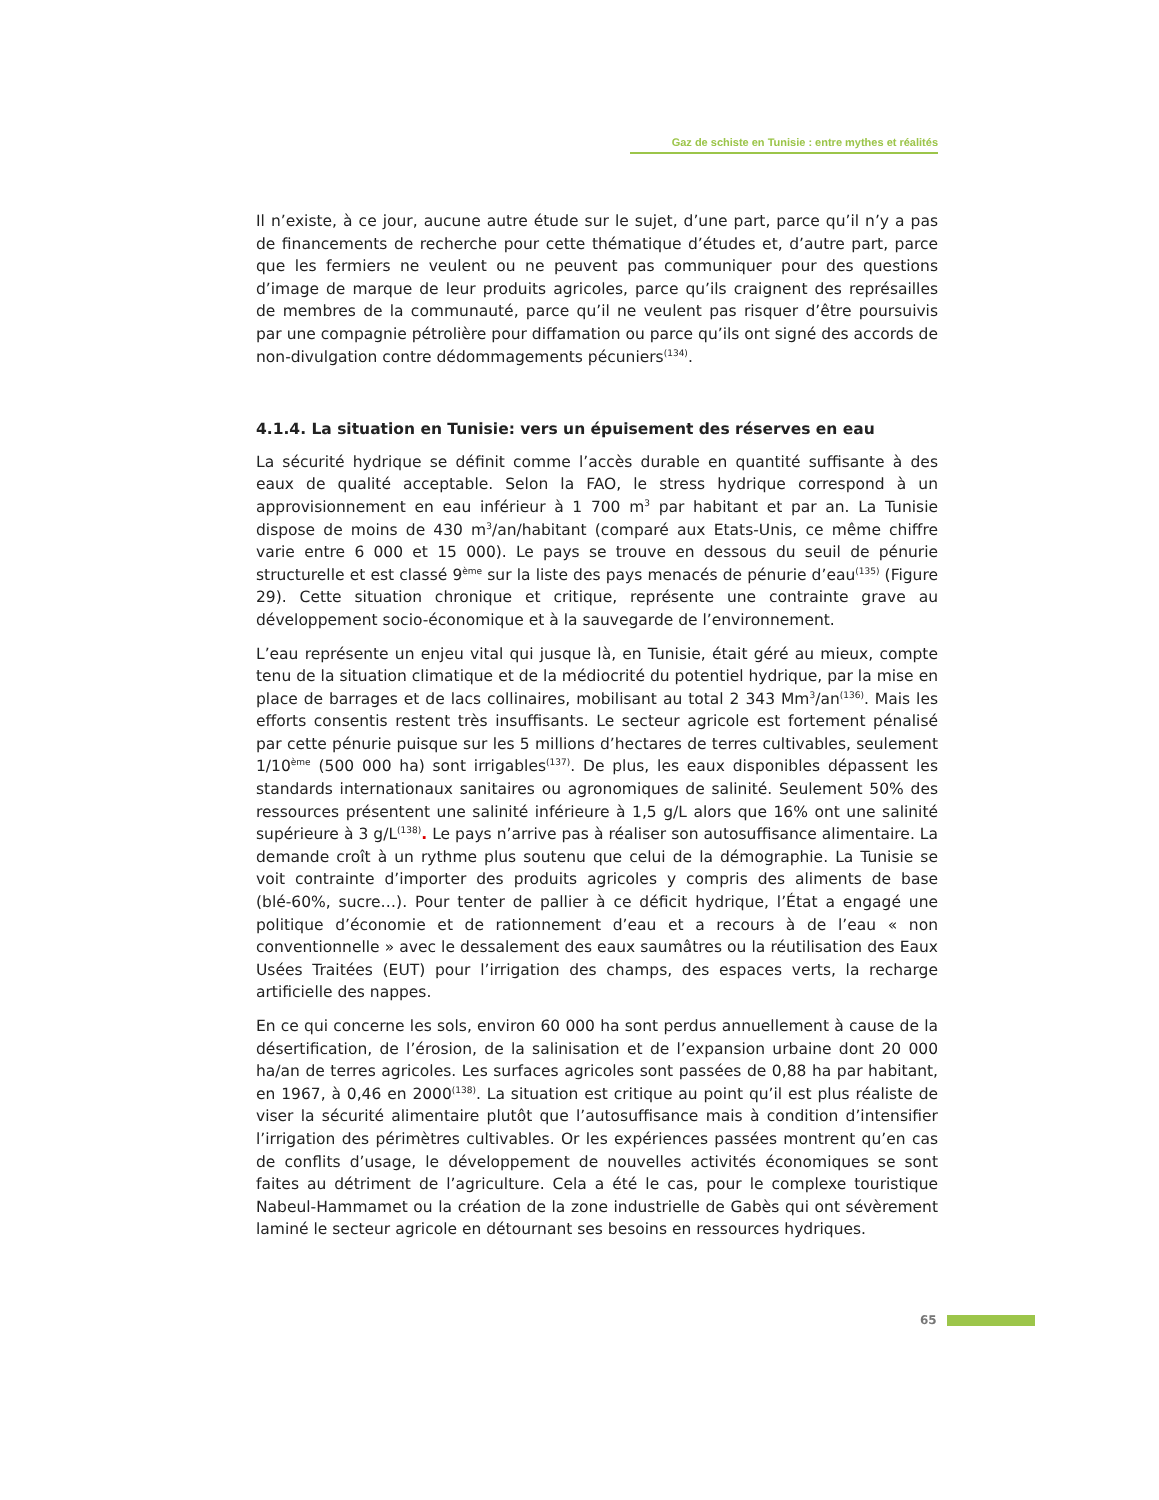Gaz de schiste en Tunisie : entre mythes et réalités
Il n’existe, à ce jour, aucune autre étude sur le sujet, d’une part, parce qu’il n’y a pas de financements de recherche pour cette thématique d’études et, d’autre part, parce que les fermiers ne veulent ou ne peuvent pas communiquer pour des questions d’image de marque de leur produits agricoles, parce qu’ils craignent des représailles de membres de la communauté, parce qu’il ne veulent pas risquer d’être poursuivis par une compagnie pétrolière pour diffamation ou parce qu’ils ont signé des accords de non-divulgation contre dédommagements pécuniers<sup>(134)</sup>.
4.1.4. La situation en Tunisie: vers un épuisement des réserves en eau
La sécurité hydrique se définit comme l’accès durable en quantité suffisante à des eaux de qualité acceptable. Selon la FAO, le stress hydrique correspond à un approvisionnement en eau inférieur à 1 700 m<sup>3</sup> par habitant et par an. La Tunisie dispose de moins de 430 m<sup>3</sup>/an/habitant (comparé aux Etats-Unis, ce même chiffre varie entre 6 000 et 15 000). Le pays se trouve en dessous du seuil de pénurie structurelle et est classé 9<sup>ème</sup> sur la liste des pays menacés de pénurie d’eau<sup>(135)</sup> (Figure 29). Cette situation chronique et critique, représente une contrainte grave au développement socio-économique et à la sauvegarde de l’environnement.
L’eau représente un enjeu vital qui jusque là, en Tunisie, était géré au mieux, compte tenu de la situation climatique et de la médiocrité du potentiel hydrique, par la mise en place de barrages et de lacs collinaires, mobilisant au total 2 343 Mm<sup>3</sup>/an<sup>(136)</sup>. Mais les efforts consentis restent très insuffisants. Le secteur agricole est fortement pénalisé par cette pénurie puisque sur les 5 millions d’hectares de terres cultivables, seulement 1/10<sup>ème</sup> (500 000 ha) sont irrigables<sup>(137)</sup>. De plus, les eaux disponibles dépassent les standards internationaux sanitaires ou agronomiques de salinité. Seulement 50% des ressources présentent une salinité inférieure à 1,5 g/L alors que 16% ont une salinité supérieure à 3 g/L<sup>(138)</sup>. Le pays n’arrive pas à réaliser son autosuffisance alimentaire. La demande croît à un rythme plus soutenu que celui de la démographie. La Tunisie se voit contrainte d’importer des produits agricoles y compris des aliments de base (blé-60%, sucre…). Pour tenter de pallier à ce déficit hydrique, l’État a engagé une politique d’économie et de rationnement d’eau et a recours à de l’eau « non conventionnelle » avec le dessalement des eaux saumâtres ou la réutilisation des Eaux Usées Traitées (EUT) pour l’irrigation des champs, des espaces verts, la recharge artificielle des nappes.
En ce qui concerne les sols, environ 60 000 ha sont perdus annuellement à cause de la désertification, de l’érosion, de la salinisation et de l’expansion urbaine dont 20 000 ha/an de terres agricoles. Les surfaces agricoles sont passées de 0,88 ha par habitant, en 1967, à 0,46 en 2000<sup>(138)</sup>. La situation est critique au point qu’il est plus réaliste de viser la sécurité alimentaire plutôt que l’autosuffisance mais à condition d’intensifier l’irrigation des périmètres cultivables. Or les expériences passées montrent qu’en cas de conflits d’usage, le développement de nouvelles activités économiques se sont faites au détriment de l’agriculture. Cela a été le cas, pour le complexe touristique Nabeul-Hammamet ou la création de la zone industrielle de Gabès qui ont sévèrement laminé le secteur agricole en détournant ses besoins en ressources hydriques.
65